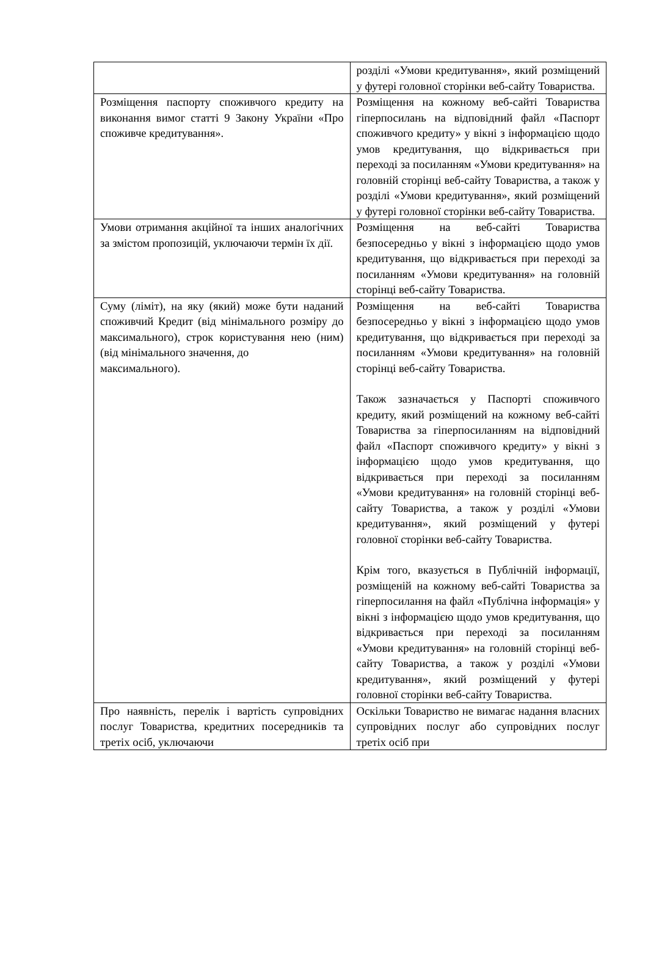| | розділі «Умови кредитування», який розміщений у футері головної сторінки веб-сайту Товариства. |
| Розміщення паспорту споживчого кредиту на виконання вимог статті 9 Закону України «Про споживче кредитування». | Розміщення на кожному веб-сайті Товариства гіперпосилань на відповідний файл «Паспорт споживчого кредиту» у вікні з інформацією щодо умов кредитування, що відкривається при переході за посиланням «Умови кредитування» на головній сторінці веб-сайту Товариства, а також у розділі «Умови кредитування», який розміщений у футері головної сторінки веб-сайту Товариства. |
| Умови отримання акційної та інших аналогічних за змістом пропозицій, уключаючи термін їх дії. | Розміщення на веб-сайті Товариства безпосередньо у вікні з інформацією щодо умов кредитування, що відкривається при переході за посиланням «Умови кредитування» на головній сторінці веб-сайту Товариства. |
| Суму (ліміт), на яку (який) може бути наданий споживчий Кредит (від мінімального розміру до максимального), строк користування нею (ним) (від мінімального значення, до максимального). | Розміщення на веб-сайті Товариства безпосередньо у вікні з інформацією щодо умов кредитування, що відкривається при переході за посиланням «Умови кредитування» на головній сторінці веб-сайту Товариства. Також зазначається у Паспорті споживчого кредиту, який розміщений на кожному веб-сайті Товариства за гіперпосиланням на відповідний файл «Паспорт споживчого кредиту» у вікні з інформацією щодо умов кредитування, що відкривається при переході за посиланням «Умови кредитування» на головній сторінці веб-сайту Товариства, а також у розділі «Умови кредитування», який розміщений у футері головної сторінки веб-сайту Товариства. Крім того, вказується в Публічній інформації, розміщеній на кожному веб-сайті Товариства за гіперпосилання на файл «Публічна інформація» у вікні з інформацією щодо умов кредитування, що відкривається при переході за посиланням «Умови кредитування» на головній сторінці веб-сайту Товариства, а також у розділі «Умови кредитування», який розміщений у футері головної сторінки веб-сайту Товариства. |
| Про наявність, перелік і вартість супровідних послуг Товариства, кредитних посередників та третіх осіб, уключаючи | Оскільки Товариство не вимагає надання власних супровідних послуг або супровідних послуг третіх осіб при |